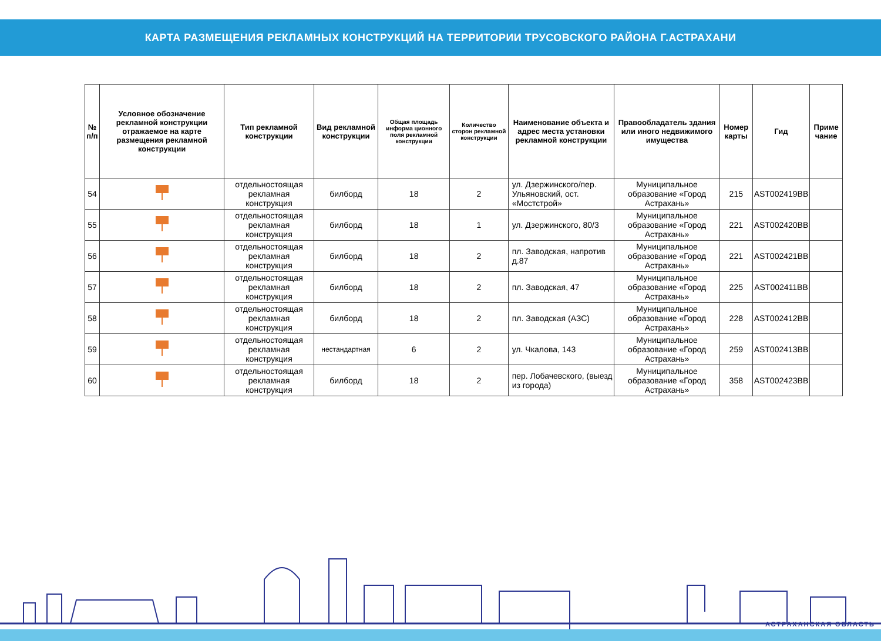КАРТА РАЗМЕЩЕНИЯ РЕКЛАМНЫХ КОНСТРУКЦИЙ НА ТЕРРИТОРИИ ТРУСОВСКОГО РАЙОНА Г.АСТРАХАНИ
| № п/п | Условное обозначение рекламной конструкции отражаемое на карте размещения рекламной конструкции | Тип рекламной конструкции | Вид рекламной конструкции | Общая площадь информа ционного поля рекламной конструкции | Количество сторон рекламной конструкции | Наименование объекта и адрес места установки рекламной конструкции | Правообладатель здания или иного недвижимого имущества | Номер карты | Гид | Приме чание |
| --- | --- | --- | --- | --- | --- | --- | --- | --- | --- | --- |
| 54 | | отдельностоящая рекламная конструкция | билборд | 18 | 2 | ул. Дзержинского/пер. Ульяновский, ост. «Мостстрой» | Муниципальное образование «Город Астрахань» | 215 | AST002419BB | |
| 55 | | отдельностоящая рекламная конструкция | билборд | 18 | 1 | ул. Дзержинского, 80/3 | Муниципальное образование «Город Астрахань» | 221 | AST002420BB | |
| 56 | | отдельностоящая рекламная конструкция | билборд | 18 | 2 | пл. Заводская, напротив д.87 | Муниципальное образование «Город Астрахань» | 221 | AST002421BB | |
| 57 | | отдельностоящая рекламная конструкция | билборд | 18 | 2 | пл. Заводская, 47 | Муниципальное образование «Город Астрахань» | 225 | AST002411BB | |
| 58 | | отдельностоящая рекламная конструкция | билборд | 18 | 2 | пл. Заводская (АЗС) | Муниципальное образование «Город Астрахань» | 228 | AST002412BB | |
| 59 | | отдельностоящая рекламная конструкция | нестандартная | 6 | 2 | ул. Чкалова, 143 | Муниципальное образование «Город Астрахань» | 259 | AST002413BB | |
| 60 | | отдельностоящая рекламная конструкция | билборд | 18 | 2 | пер. Лобачевского, (выезд из города) | Муниципальное образование «Город Астрахань» | 358 | AST002423BB | |
АСТРАХАНСКАЯ ОБЛАСТЬ